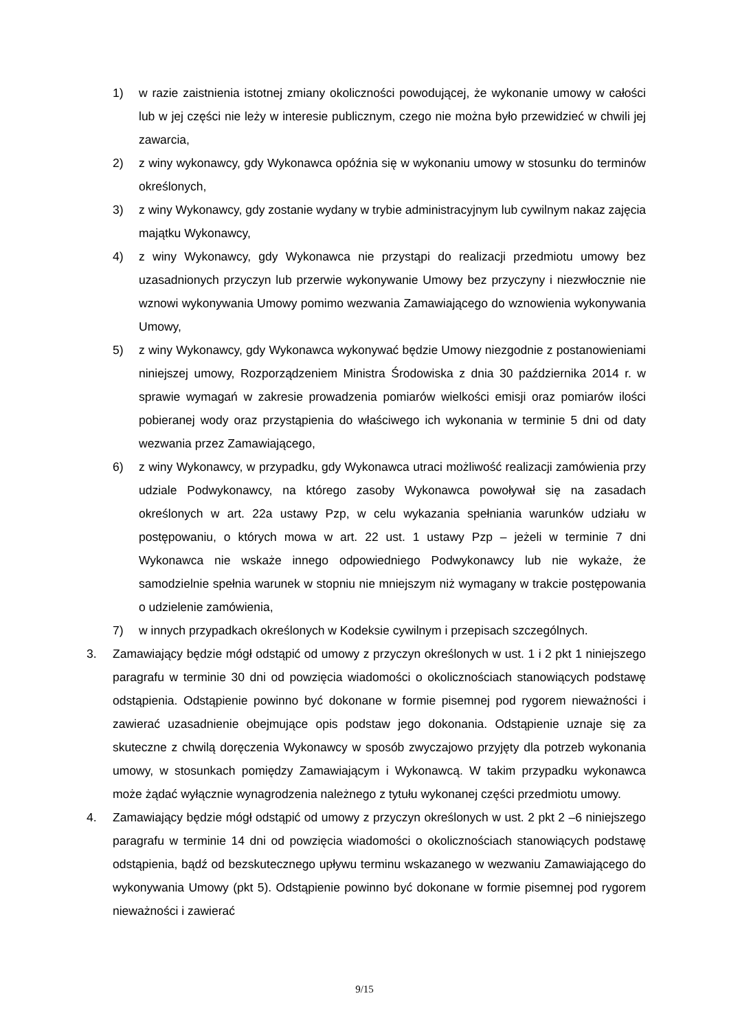1) w razie zaistnienia istotnej zmiany okoliczności powodującej, że wykonanie umowy w całości lub w jej części nie leży w interesie publicznym, czego nie można było przewidzieć w chwili jej zawarcia,
2) z winy wykonawcy, gdy Wykonawca opóźnia się w wykonaniu umowy w stosunku do terminów określonych,
3) z winy Wykonawcy, gdy zostanie wydany w trybie administracyjnym lub cywilnym nakaz zajęcia majątku Wykonawcy,
4) z winy Wykonawcy, gdy Wykonawca nie przystąpi do realizacji przedmiotu umowy bez uzasadnionych przyczyn lub przerwie wykonywanie Umowy bez przyczyny i niezwłocznie nie wznowi wykonywania Umowy pomimo wezwania Zamawiającego do wznowienia wykonywania Umowy,
5) z winy Wykonawcy, gdy Wykonawca wykonywać będzie Umowy niezgodnie z postanowieniami niniejszej umowy, Rozporządzeniem Ministra Środowiska z dnia 30 października 2014 r. w sprawie wymagań w zakresie prowadzenia pomiarów wielkości emisji oraz pomiarów ilości pobieranej wody oraz przystąpienia do właściwego ich wykonania w terminie 5 dni od daty wezwania przez Zamawiającego,
6) z winy Wykonawcy, w przypadku, gdy Wykonawca utraci możliwość realizacji zamówienia przy udziale Podwykonawcy, na którego zasoby Wykonawca powoływał się na zasadach określonych w art. 22a ustawy Pzp, w celu wykazania spełniania warunków udziału w postępowaniu, o których mowa w art. 22 ust. 1 ustawy Pzp – jeżeli w terminie 7 dni Wykonawca nie wskaże innego odpowiedniego Podwykonawcy lub nie wykaże, że samodzielnie spełnia warunek w stopniu nie mniejszym niż wymagany w trakcie postępowania o udzielenie zamówienia,
7) w innych przypadkach określonych w Kodeksie cywilnym i przepisach szczególnych.
3. Zamawiający będzie mógł odstąpić od umowy z przyczyn określonych w ust. 1 i 2 pkt 1 niniejszego paragrafu w terminie 30 dni od powzięcia wiadomości o okolicznościach stanowiących podstawę odstąpienia. Odstąpienie powinno być dokonane w formie pisemnej pod rygorem nieważności i zawierać uzasadnienie obejmujące opis podstaw jego dokonania. Odstąpienie uznaje się za skuteczne z chwilą doręczenia Wykonawcy w sposób zwyczajowo przyjęty dla potrzeb wykonania umowy, w stosunkach pomiędzy Zamawiającym i Wykonawcą. W takim przypadku wykonawca może żądać wyłącznie wynagrodzenia należnego z tytułu wykonanej części przedmiotu umowy.
4. Zamawiający będzie mógł odstąpić od umowy z przyczyn określonych w ust. 2 pkt 2 –6 niniejszego paragrafu w terminie 14 dni od powzięcia wiadomości o okolicznościach stanowiących podstawę odstąpienia, bądź od bezskutecznego upływu terminu wskazanego w wezwaniu Zamawiającego do wykonywania Umowy (pkt 5). Odstąpienie powinno być dokonane w formie pisemnej pod rygorem nieważności i zawierać
9/15